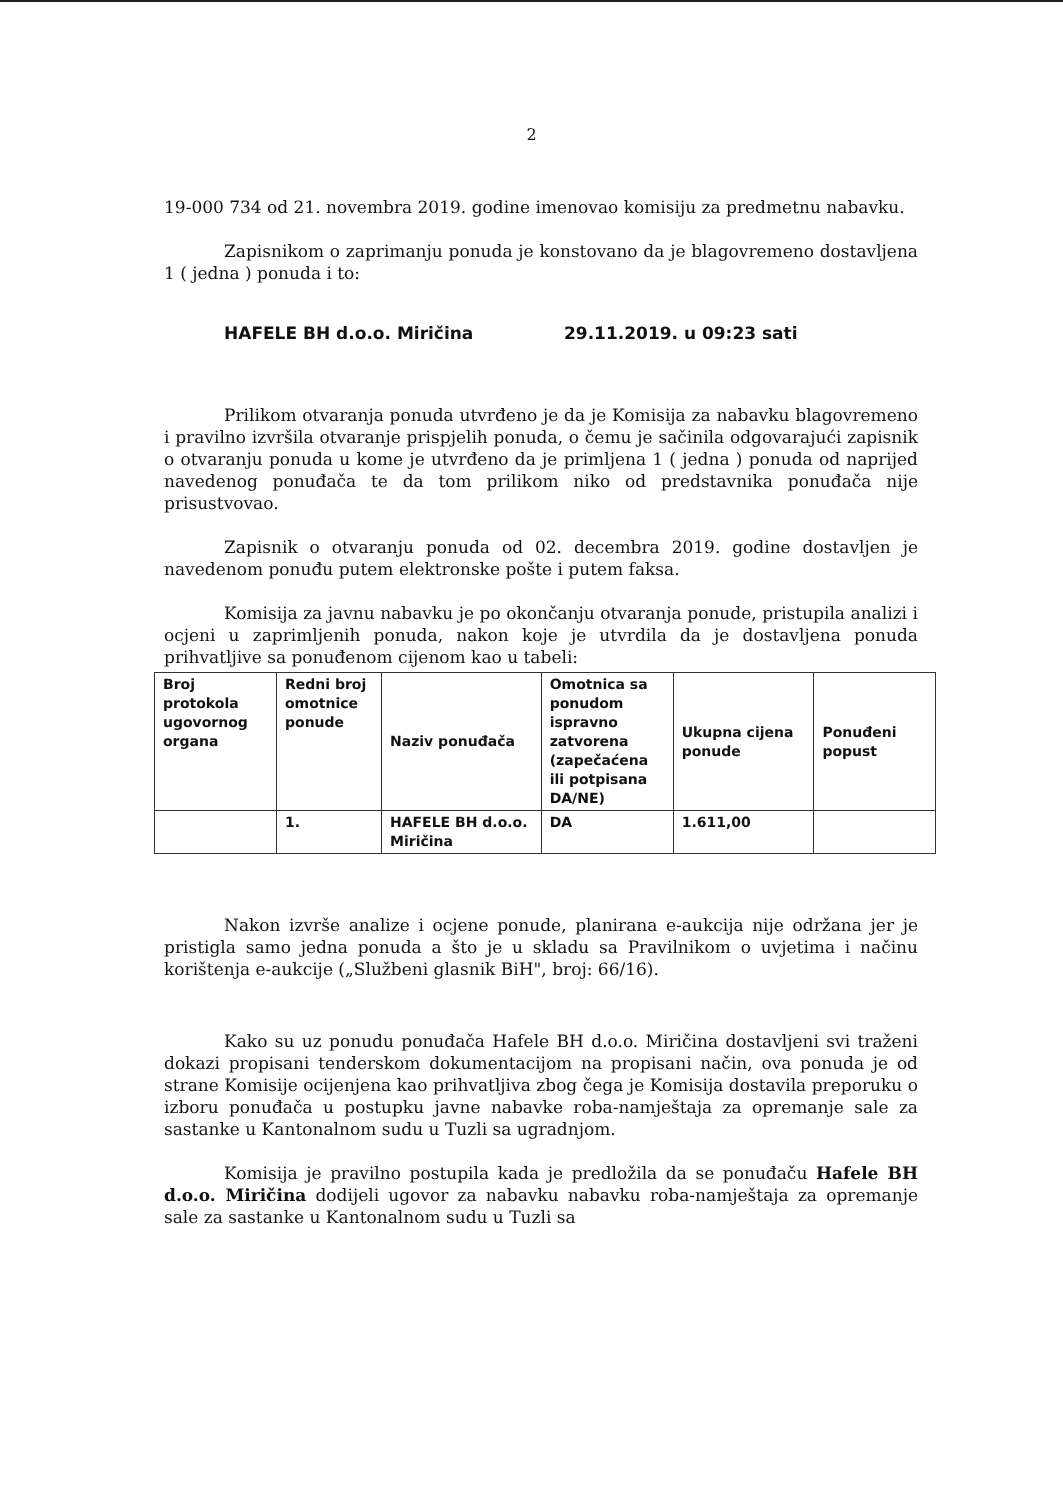2
19-000 734 od 21. novembra 2019. godine imenovao komisiju za predmetnu nabavku.
Zapisnikom o zaprimanju ponuda je konstovano da je blagovremeno dostavljena 1 ( jedna ) ponuda i to:
HAFELE BH d.o.o. Miričina 29.11.2019. u 09:23 sati
Prilikom otvaranja ponuda utvrđeno je da je Komisija za nabavku blagovremeno i pravilno izvršila otvaranje prispjelih ponuda, o čemu je sačinila odgovarajući zapisnik o otvaranju ponuda u kome je utvrđeno da je primljena 1 ( jedna ) ponuda od naprijed navedenog ponuđača te da tom prilikom niko od predstavnika ponuđača nije prisustvovao.
Zapisnik o otvaranju ponuda od 02. decembra 2019. godine dostavljen je navedenom ponuđu putem elektronske pošte i putem faksa.
Komisija za javnu nabavku je po okončanju otvaranja ponude, pristupila analizi i ocjeni u zaprimljenih ponuda, nakon koje je utvrdila da je dostavljena ponuda prihvatljive sa ponuđenom cijenom kao u tabeli:
| Broj protokola ugovornog organa | Redni broj omotnice ponude | Naziv ponuđača | Omotnica sa ponudom ispravno zatvorena (zapečaćena ili potpisana DA/NE) | Ukupna cijena ponude | Ponuđeni popust |
| --- | --- | --- | --- | --- | --- |
| | 1. | HAFELE BH d.o.o. Miričina | DA | 1.611,00 | |
Nakon izvrše analize i ocjene ponude, planirana e-aukcija nije održana jer je pristigla samo jedna ponuda a što je u skladu sa Pravilnikom o uvjetima i načinu korištenja e-aukcije („Službeni glasnik BiH", broj: 66/16).
Kako su uz ponudu ponuđača Hafele BH d.o.o. Miričina dostavljeni svi traženi dokazi propisani tenderskom dokumentacijom na propisani način, ova ponuda je od strane Komisije ocijenjena kao prihvatljiva zbog čega je Komisija dostavila preporuku o izboru ponuđača u postupku javne nabavke roba-namještaja za opremanje sale za sastanke u Kantonalnom sudu u Tuzli sa ugradnjom.
Komisija je pravilno postupila kada je predložila da se ponuđaču Hafele BH d.o.o. Miričina dodijeli ugovor za nabavku nabavku roba-namještaja za opremanje sale za sastanke u Kantonalnom sudu u Tuzli sa